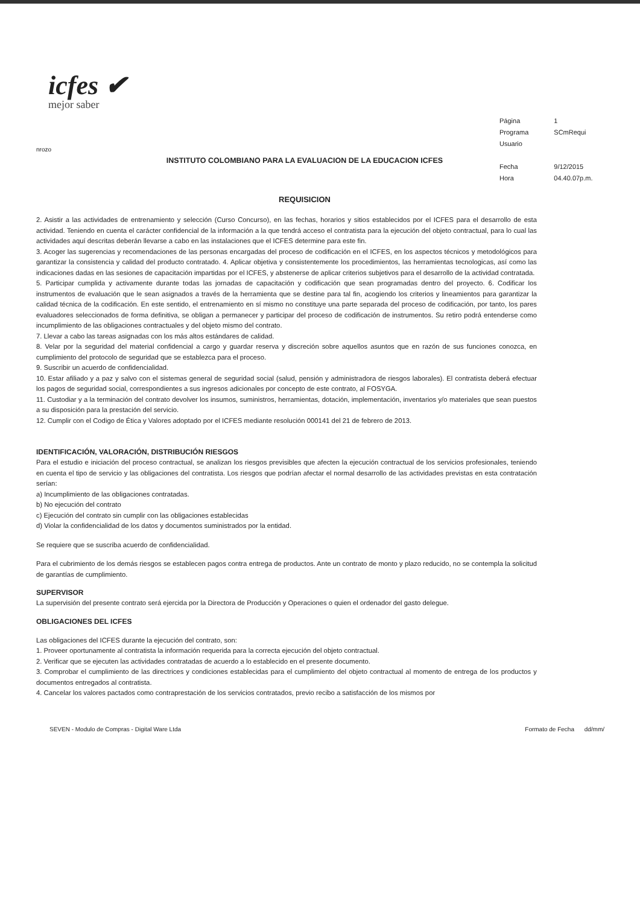icfes ✔
mejor saber
| Página | 1 |
| Programa | SCmRequi |
| Usuario | |
| Fecha | 9/12/2015 |
| Hora | 04.40.07p.m. |
nrozo
INSTITUTO COLOMBIANO PARA LA EVALUACION DE LA EDUCACION ICFES
REQUISICION
2. Asistir a las actividades de entrenamiento y selección (Curso Concurso), en las fechas, horarios y sitios establecidos por el ICFES para el desarrollo de esta actividad. Teniendo en cuenta el carácter confidencial de la información a la que tendrá acceso el contratista para la ejecución del objeto contractual, para lo cual las actividades aquí descritas deberán llevarse a cabo en las instalaciones que el ICFES determine para este fin.
3. Acoger las sugerencias y recomendaciones de las personas encargadas del proceso de codificación en el ICFES, en los aspectos técnicos y metodológicos para garantizar la consistencia y calidad del producto contratado. 4. Aplicar objetiva y consistentemente los procedimientos, las herramientas tecnologicas, así como las indicaciones dadas en las sesiones de capacitación impartidas por el ICFES, y abstenerse de aplicar criterios subjetivos para el desarrollo de la actividad contratada.
5. Participar cumplida y activamente durante todas las jornadas de capacitación y codificación que sean programadas dentro del proyecto. 6. Codificar los instrumentos de evaluación que le sean asignados a través de la herramienta que se destine para tal fin, acogiendo los criterios y lineamientos para garantizar la calidad técnica de la codificación. En este sentido, el entrenamiento en sí mismo no constituye una parte separada del proceso de codificación, por tanto, los pares evaluadores seleccionados de forma definitiva, se obligan a permanecer y participar del proceso de codificación de instrumentos. Su retiro podrá entenderse como incumplimiento de las obligaciones contractuales y del objeto mismo del contrato.
7. Llevar a cabo las tareas asignadas con los más altos estándares de calidad.
8. Velar por la seguridad del material confidencial a cargo y guardar reserva y discreción sobre aquellos asuntos que en razón de sus funciones conozca, en cumplimiento del protocolo de seguridad que se establezca para el proceso.
9. Suscribir un acuerdo de confidencialidad.
10. Estar afiliado y a paz y salvo con el sistemas general de seguridad social (salud, pensión y administradora de riesgos laborales). El contratista deberá efectuar los pagos de seguridad social, correspondientes a sus ingresos adicionales por concepto de este contrato, al FOSYGA.
11. Custodiar y a la terminación del contrato devolver los insumos, suministros, herramientas, dotación, implementación, inventarios y/o materiales que sean puestos a su disposición para la prestación del servicio.
12. Cumplir con el Codigo de Ética y Valores adoptado por el ICFES mediante resolución 000141 del 21 de febrero de 2013.
IDENTIFICACIÓN, VALORACIÓN, DISTRIBUCIÓN RIESGOS
Para el estudio e iniciación del proceso contractual, se analizan los riesgos previsibles que afecten la ejecución contractual de los servicios profesionales, teniendo en cuenta el tipo de servicio y las obligaciones del contratista. Los riesgos que podrían afectar el normal desarrollo de las actividades previstas en esta contratación serían:
a) Incumplimiento de las obligaciones contratadas.
b) No ejecución del contrato
c) Ejecución del contrato sin cumplir con las obligaciones establecidas
d) Violar la confidencialidad de los datos y documentos suministrados por la entidad.
Se requiere que se suscriba acuerdo de confidencialidad.
Para el cubrimiento de los demás riesgos se establecen pagos contra entrega de productos. Ante un contrato de monto y plazo reducido, no se contempla la solicitud de garantías de cumplimiento.
SUPERVISOR
La supervisión del presente contrato será ejercida por la Directora de Producción y Operaciones o quien el ordenador del gasto delegue.
OBLIGACIONES DEL ICFES
Las obligaciones del ICFES durante la ejecución del contrato, son:
1. Proveer oportunamente al contratista la información requerida para la correcta ejecución del objeto contractual.
2. Verificar que se ejecuten las actividades contratadas de acuerdo a lo establecido en el presente documento.
3. Comprobar el cumplimiento de las directrices y condiciones establecidas para el cumplimiento del objeto contractual al momento de entrega de los productos y documentos entregados al contratista.
4. Cancelar los valores pactados como contraprestación de los servicios contratados, previo recibo a satisfacción de los mismos por
SEVEN - Modulo de Compras - Digital Ware Ltda Formato de Fecha dd/mm/